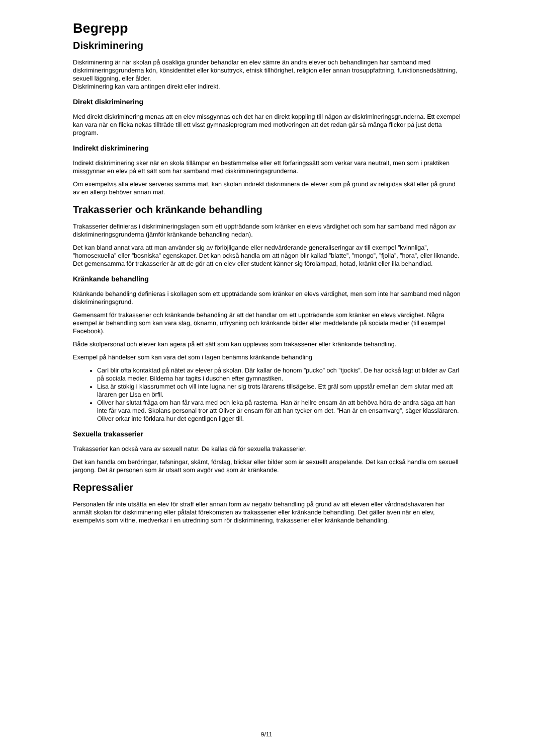Begrepp
Diskriminering
Diskriminering är när skolan på osakliga grunder behandlar en elev sämre än andra elever och behandlingen har samband med diskrimineringsgrunderna kön, könsidentitet eller könsuttryck, etnisk tillhörighet, religion eller annan trosuppfattning, funktionsnedsättning, sexuell läggning, eller ålder.
Diskriminering kan vara antingen direkt eller indirekt.
Direkt diskriminering
Med direkt diskriminering menas att en elev missgynnas och det har en direkt koppling till någon av diskrimineringsgrunderna. Ett exempel kan vara när en flicka nekas tillträde till ett visst gymnasieprogram med motiveringen att det redan går så många flickor på just detta program.
Indirekt diskriminering
Indirekt diskriminering sker när en skola tillämpar en bestämmelse eller ett förfaringssätt som verkar vara neutralt, men som i praktiken missgynnar en elev på ett sätt som har samband med diskrimineringsgrunderna.
Om exempelvis alla elever serveras samma mat, kan skolan indirekt diskriminera de elever som på grund av religiösa skäl eller på grund av en allergi behöver annan mat.
Trakasserier och kränkande behandling
Trakasserier definieras i diskrimineringslagen som ett uppträdande som kränker en elevs värdighet och som har samband med någon av diskrimineringsgrunderna (jämför kränkande behandling nedan).
Det kan bland annat vara att man använder sig av förlöjligande eller nedvärderande generaliseringar av till exempel ”kvinnliga”, ”homosexuella” eller ”bosniska” egenskaper. Det kan också handla om att någon blir kallad ”blatte”, ”mongo”, ”fjolla”, ”hora”, eller liknande. Det gemensamma för trakasserier är att de gör att en elev eller student känner sig förolämpad, hotad, kränkt eller illa behandlad.
Kränkande behandling
Kränkande behandling definieras i skollagen som ett uppträdande som kränker en elevs värdighet, men som inte har samband med någon diskrimineringsgrund.
Gemensamt för trakasserier och kränkande behandling är att det handlar om ett uppträdande som kränker en elevs värdighet. Några exempel är behandling som kan vara slag, öknamn, utfrysning och kränkande bilder eller meddelande på sociala medier (till exempel Facebook).
Både skolpersonal och elever kan agera på ett sätt som kan upplevas som trakasserier eller kränkande behandling.
Exempel på händelser som kan vara det som i lagen benämns kränkande behandling
Carl blir ofta kontaktad på nätet av elever på skolan. Där kallar de honom ”pucko” och ”tjockis”. De har också lagt ut bilder av Carl på sociala medier. Bilderna har tagits i duschen efter gymnastiken.
Lisa är stökig i klassrummet och vill inte lugna ner sig trots lärarens tillsägelse. Ett gräl som uppstår emellan dem slutar med att läraren ger Lisa en örfil.
Oliver har slutat fråga om han får vara med och leka på rasterna. Han är hellre ensam än att behöva höra de andra säga att han inte får vara med. Skolans personal tror att Oliver är ensam för att han tycker om det. ”Han är en ensamvarg”, säger klassläraren. Oliver orkar inte förklara hur det egentligen ligger till.
Sexuella trakasserier
Trakasserier kan också vara av sexuell natur. De kallas då för sexuella trakasserier.
Det kan handla om beröringar, tafsningar, skämt, förslag, blickar eller bilder som är sexuellt anspelande. Det kan också handla om sexuell jargong. Det är personen som är utsatt som avgör vad som är kränkande.
Repressalier
Personalen får inte utsätta en elev för straff eller annan form av negativ behandling på grund av att eleven eller vårdnadshavaren har anmält skolan för diskriminering eller påtalat förekomsten av trakasserier eller kränkande behandling. Det gäller även när en elev, exempelvis som vittne, medverkar i en utredning som rör diskriminering, trakasserier eller kränkande behandling.
9/11